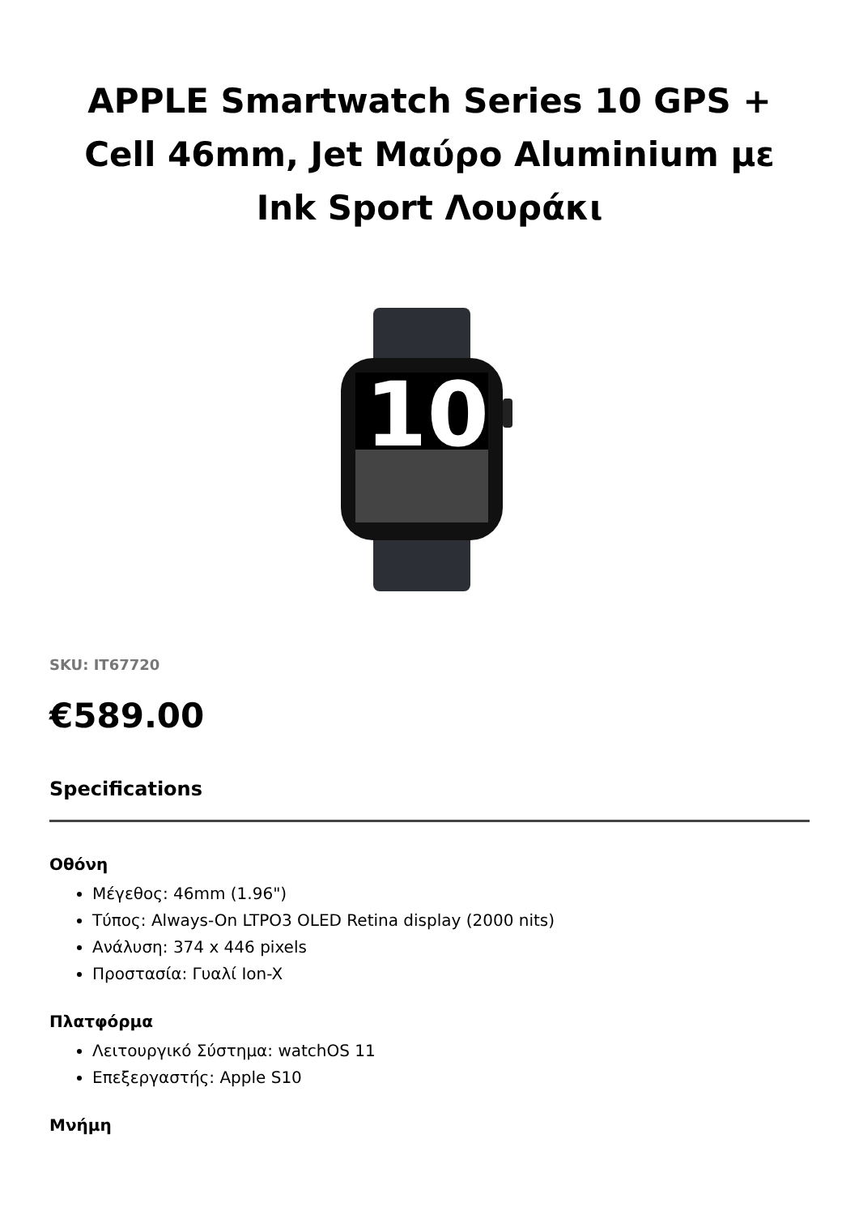APPLE Smartwatch Series 10 GPS + Cell 46mm, Jet Μαύρο Aluminium με Ink Sport Λουράκι
10
SKU: IT67720
€589.00
Specifications
Οθόνη
Μέγεθος: 46mm (1.96")
Τύπος: Always-On LTPO3 OLED Retina display (2000 nits)
Ανάλυση: 374 x 446 pixels
Προστασία: Γυαλί Ion-X
Πλατφόρμα
Λειτουργικό Σύστημα: watchOS 11
Επεξεργαστής: Apple S10
Μνήμη